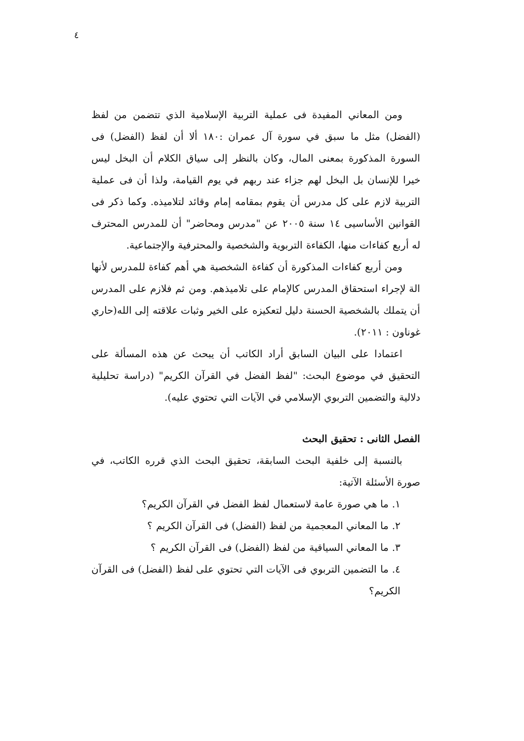٤
ومن المعاني المفيدة فى عملية التربية الإسلامية الذي تتضمن من لفظ (الفضل) مثل ما سبق في سورة آل عمران :١٨٠ ألا أن لفظ (الفضل) فى السورة المذكورة بمعنى المال، وكان بالنظر إلى سياق الكلام أن البخل ليس خيرا للإنسان بل البخل لهم جزاء عند ربهم في يوم القيامة، ولذا أن فى عملية التربية لازم على كل مدرس أن يقوم بمقامه إمام وقائد لتلاميذه. وكما ذكر فى القوانين الأساسيى ١٤ سنة ٢٠٠٥ عن "مدرس ومحاضر" أن للمدرس المحترف له أربع كفاءات منها، الكفاءة التربوية والشخصية والمحترفية والإجتماعية.
ومن أربع كفاءات المذكورة أن كفاءة الشخصية هي أهم كفاءة للمدرس لأنها الة لإجراء استحقاق المدرس كالإمام على تلاميذهم. ومن ثم فلازم على المدرس أن يتملك بالشخصية الحسنة دليل لتعكيزه على الخير وثبات علاقته إلى الله(حاري غوناون : ٢٠١١).
اعتمادا على البيان السابق أراد الكاتب أن يبحث عن هذه المسألة على التحقيق في موضوع البحث: "لفظ الفضل في القرآن الكريم" (دراسة تحليلية دلالية والتضمين التربوي الإسلامي في الآيات التي تحتوي عليه).
الفصل الثانى : تحقيق البحث
بالنسبة إلى خلفية البحث السابقة، تحقيق البحث الذي قرره الكاتب، في صورة الأسئلة الآتية:
١. ما هي صورة عامة لاستعمال لفظ الفضل في القرآن الكريم؟
٢. ما المعاني المعجمية من لفظ (الفضل) فى القرآن الكريم ؟
٣. ما المعاني السياقية من لفظ (الفضل) فى القرآن الكريم ؟
٤. ما التضمين التربوي فى الآيات التي تحتوي على لفظ (الفضل) فى القرآن الكريم؟